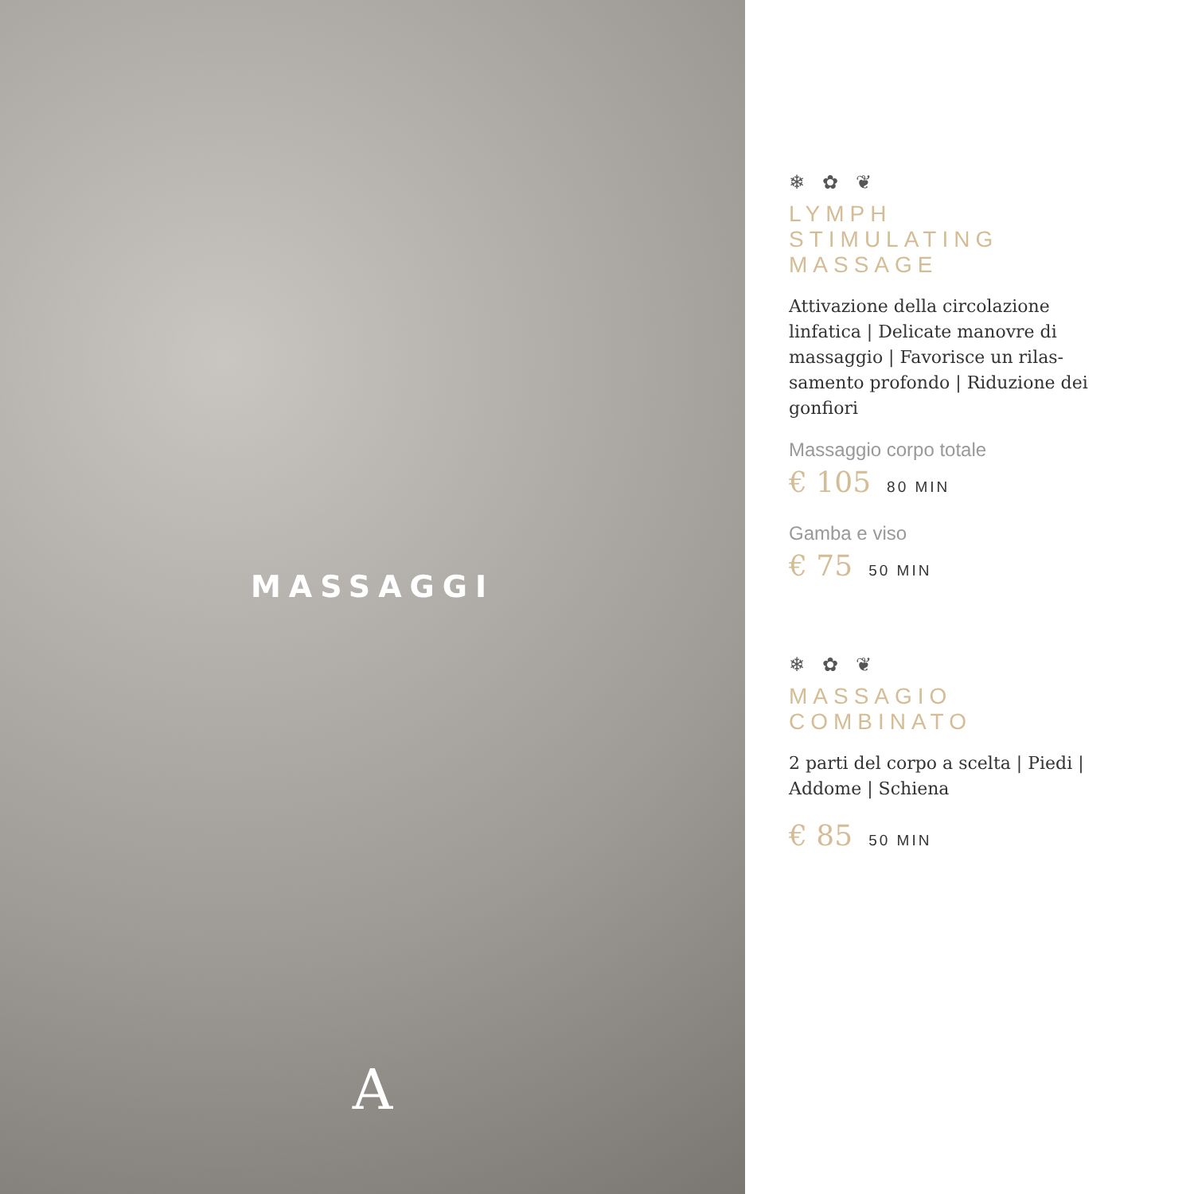MASSAGGI
A
❄ ✿ ❦
LYMPH
STIMULATING
MASSAGE
Attivazione della circolazione linfatica | Delicate manovre di massaggio | Favorisce un rilas-samento profondo | Riduzione dei gonfiori
Massaggio corpo totale
€ 105 80 MIN
Gamba e viso
€ 75 50 MIN
❄ ✿ ❦
MASSAGIO
COMBINATO
2 parti del corpo a scelta | Piedi | Addome | Schiena
€ 85 50 MIN